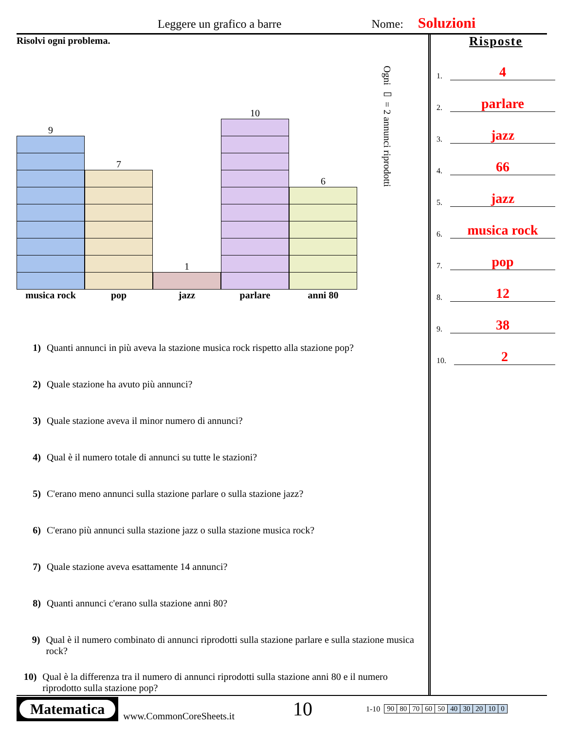Leggere un grafico a barre Nome: Soluzioni
Risolvi ogni problema.
9
7
1
10
6
Ogni ▭ = 2 annunci riprodotti
musica rock pop jazz parlare anni 80
1) Quanti annunci in più aveva la stazione musica rock rispetto alla stazione pop?
2) Quale stazione ha avuto più annunci?
3) Quale stazione aveva il minor numero di annunci?
4) Qual è il numero totale di annunci su tutte le stazioni?
5) C'erano meno annunci sulla stazione parlare o sulla stazione jazz?
6) C'erano più annunci sulla stazione jazz o sulla stazione musica rock?
7) Quale stazione aveva esattamente 14 annunci?
8) Quanti annunci c'erano sulla stazione anni 80?
9) Qual è il numero combinato di annunci riprodotti sulla stazione parlare e sulla stazione musica rock?
10) Qual è la differenza tra il numero di annunci riprodotti sulla stazione anni 80 e il numero riprodotto sulla stazione pop?
Risposte
1. 4
2. parlare
3. jazz
4. 66
5. jazz
6. musica rock
7. pop
8. 12
9. 38
10. 2
Matematica
www.CommonCoreSheets.it 10 1-10
| 90 | 80 | 70 | 60 | 50 | 40 | 30 | 20 | 10 | 0 |